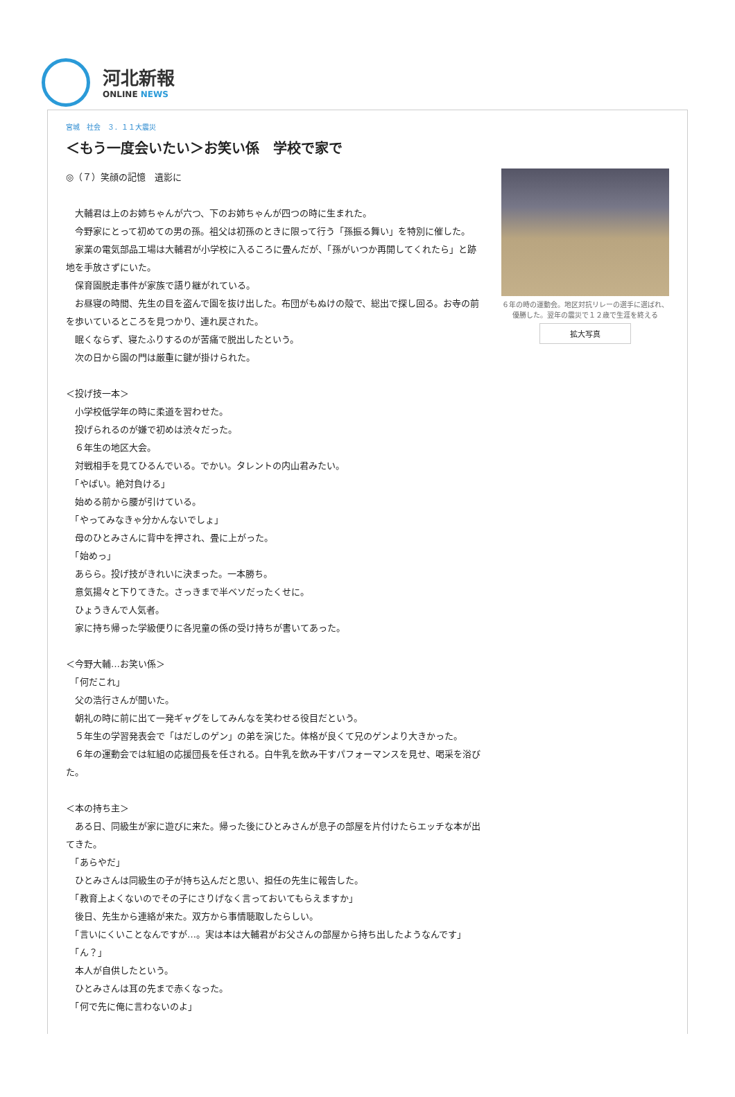河北新報
ONLINE NEWS
宮城　社会　３．１１大震災
＜もう一度会いたい＞お笑い係　学校で家で
◎（７）笑顔の記憶　遺影に
　大輔君は上のお姉ちゃんが六つ、下のお姉ちゃんが四つの時に生まれた。
　今野家にとって初めての男の孫。祖父は初孫のときに限って行う「孫振る舞い」を特別に催した。
　家業の電気部品工場は大輔君が小学校に入るころに畳んだが、「孫がいつか再開してくれたら」と跡地を手放さずにいた。
　保育園脱走事件が家族で語り継がれている。
　お昼寝の時間、先生の目を盗んで園を抜け出した。布団がもぬけの殻で、総出で探し回る。お寺の前を歩いているところを見つかり、連れ戻された。
　眠くならず、寝たふりするのが苦痛で脱出したという。
　次の日から園の門は厳重に鍵が掛けられた。
＜投げ技一本＞
　小学校低学年の時に柔道を習わせた。
　投げられるのが嫌で初めは渋々だった。
　６年生の地区大会。
　対戦相手を見てひるんでいる。でかい。タレントの内山君みたい。
　「やばい。絶対負ける」
　始める前から腰が引けている。
　「やってみなきゃ分かんないでしょ」
　母のひとみさんに背中を押され、畳に上がった。
　「始めっ」
　あらら。投げ技がきれいに決まった。一本勝ち。
　意気揚々と下りてきた。さっきまで半ベソだったくせに。
　ひょうきんで人気者。
　家に持ち帰った学級便りに各児童の係の受け持ちが書いてあった。
＜今野大輔…お笑い係＞
　「何だこれ」
　父の浩行さんが聞いた。
　朝礼の時に前に出て一発ギャグをしてみんなを笑わせる役目だという。
　５年生の学習発表会で「はだしのゲン」の弟を演じた。体格が良くて兄のゲンより大きかった。
　６年の運動会では紅組の応援団長を任される。白牛乳を飲み干すパフォーマンスを見せ、喝采を浴びた。
＜本の持ち主＞
　ある日、同級生が家に遊びに来た。帰った後にひとみさんが息子の部屋を片付けたらエッチな本が出てきた。
　「あらやだ」
　ひとみさんは同級生の子が持ち込んだと思い、担任の先生に報告した。
　「教育上よくないのでその子にさりげなく言っておいてもらえますか」
　後日、先生から連絡が来た。双方から事情聴取したらしい。
　「言いにくいことなんですが…。実は本は大輔君がお父さんの部屋から持ち出したようなんです」
　「ん？」
　本人が自供したという。
　ひとみさんは耳の先まで赤くなった。
　「何で先に俺に言わないのよ」
６年の時の運動会。地区対抗リレーの選手に選ばれ、優勝した。翌年の震災で１２歳で生涯を終える
拡大写真